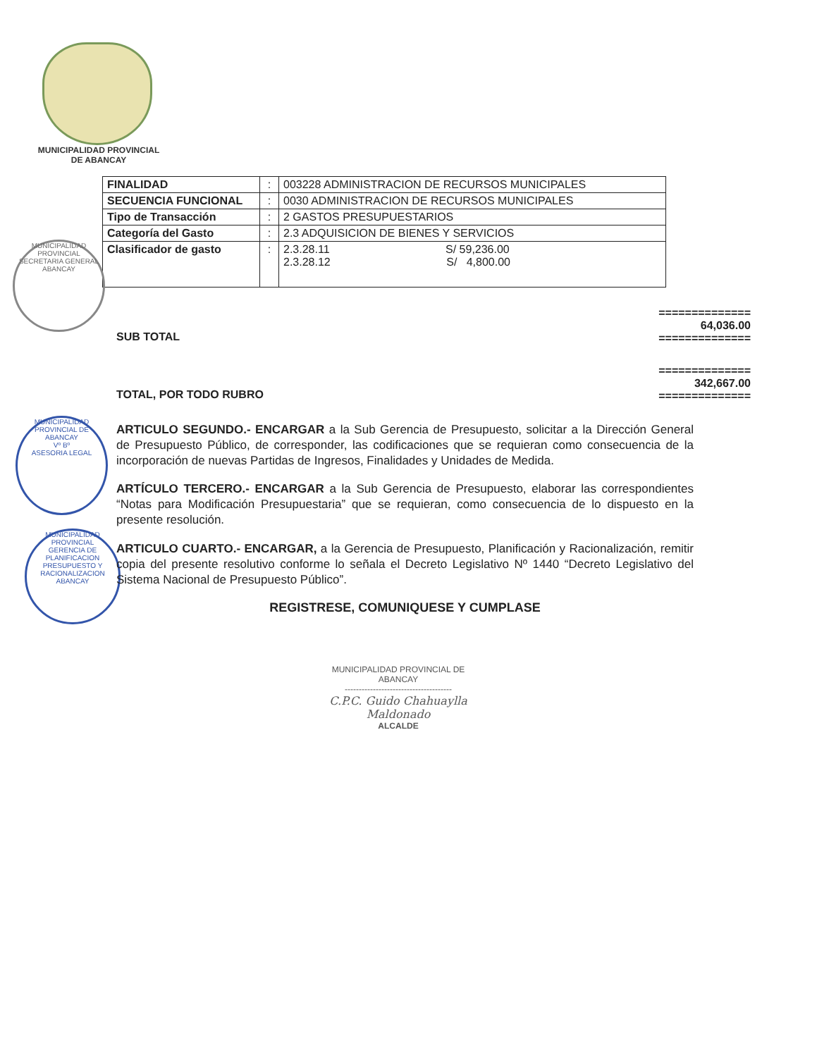MUNICIPALIDAD PROVINCIAL
DE ABANCAY
| FINALIDAD | : | 003228 ADMINISTRACION DE RECURSOS MUNICIPALES |
| SECUENCIA FUNCIONAL | : | 0030 ADMINISTRACION DE RECURSOS MUNICIPALES |
| Tipo de Transacción | : | 2 GASTOS PRESUPUESTARIOS |
| Categoría del Gasto | : | 2.3 ADQUISICION DE BIENES Y SERVICIOS |
| Clasificador de gasto | : | 2.3.28.11 S/ 59,236.00 2.3.28.12 S/ 4,800.00 |
MUNICIPALIDAD PROVINCIAL
SECRETARIA GENERAL
ABANCAY
MUNICIPALIDAD PROVINCIAL DE ABANCAY
Vº Bº
ASESORIA LEGAL
MUNICIPALIDAD PROVINCIAL
GERENCIA DE PLANIFICACION PRESUPUESTO Y RACIONALIZACION
ABANCAY
==============
64,036.00
==============
SUB TOTAL
==============
342,667.00
==============
TOTAL, POR TODO RUBRO
ARTICULO SEGUNDO.- ENCARGAR a la Sub Gerencia de Presupuesto, solicitar a la Dirección General de Presupuesto Público, de corresponder, las codificaciones que se requieran como consecuencia de la incorporación de nuevas Partidas de Ingresos, Finalidades y Unidades de Medida.
ARTÍCULO TERCERO.- ENCARGAR a la Sub Gerencia de Presupuesto, elaborar las correspondientes “Notas para Modificación Presupuestaria” que se requieran, como consecuencia de lo dispuesto en la presente resolución.
ARTICULO CUARTO.- ENCARGAR, a la Gerencia de Presupuesto, Planificación y Racionalización, remitir copia del presente resolutivo conforme lo señala el Decreto Legislativo Nº 1440 “Decreto Legislativo del Sistema Nacional de Presupuesto Público”.
REGISTRESE, COMUNIQUESE Y CUMPLASE
MUNICIPALIDAD PROVINCIAL DE
ABANCAY
--------------------------------------
C.P.C. Guido Chahuaylla Maldonado
ALCALDE